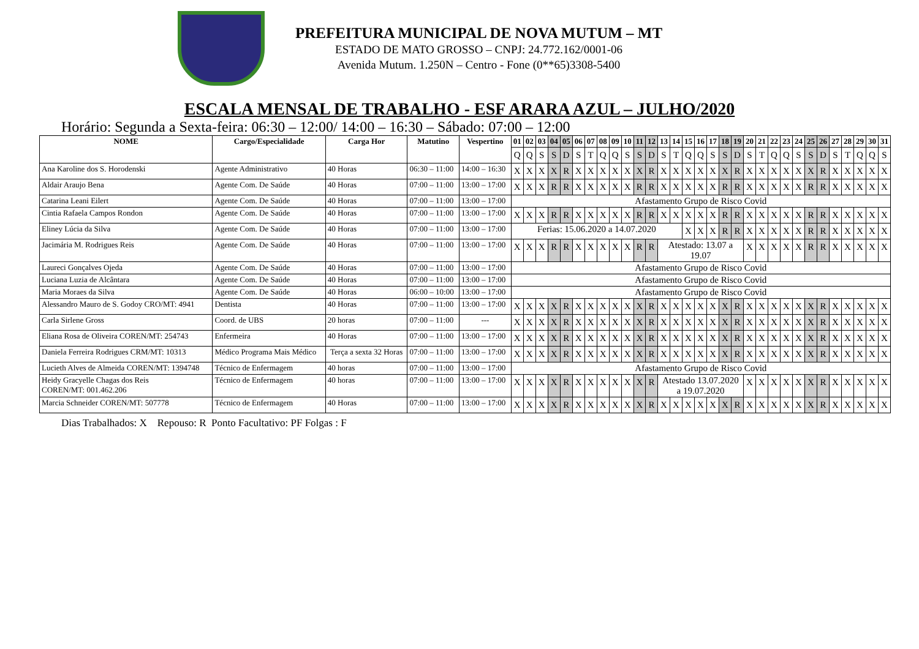PREFEITURA MUNICIPAL DE NOVA MUTUM – MT
ESTADO DE MATO GROSSO – CNPJ: 24.772.162/0001-06
Avenida Mutum. 1.250N – Centro - Fone (0**65)3308-5400
ESCALA MENSAL DE TRABALHO - ESF ARARA AZUL – JULHO/2020
Horário: Segunda a Sexta-feira: 06:30 – 12:00/ 14:00 – 16:30 – Sábado: 07:00 – 12:00
| NOME | Cargo/Especialidade | Carga Hor | Matutino | Vespertino | 01 | 02 | 03 | 04 | 05 | 06 | 07 | 08 | 09 | 10 | 11 | 12 | 13 | 14 | 15 | 16 | 17 | 18 | 19 | 20 | 21 | 22 | 23 | 24 | 25 | 26 | 27 | 28 | 29 | 30 | 31 |
| --- | --- | --- | --- | --- | --- | --- | --- | --- | --- | --- | --- | --- | --- | --- | --- | --- | --- | --- | --- | --- | --- | --- | --- | --- | --- | --- | --- | --- | --- | --- | --- | --- | --- | --- | --- |
| | | | | | Q | Q | S | S | D | S | T | Q | Q | S | S | D | S | T | Q | Q | S | S | D | S | T | Q | Q | S | S | D | S | T | Q | Q | S |
| Ana Karoline dos S. Horodenski | Agente Administrativo | 40 Horas | 06:30 – 11:00 | 14:00 – 16:30 | X | X | X | X | R | X | X | X | X | X | X | R | X | X | X | X | X | X | R | X | X | X | X | X | X | R | X | X | X | X | X |
| Aldair Araujo Bena | Agente Com. De Saúde | 40 Horas | 07:00 – 11:00 | 13:00 – 17:00 | X | X | X | R | R | X | X | X | X | X | R | R | X | X | X | X | X | R | R | X | X | X | X | X | R | R | X | X | X | X | X |
| Catarina Leani Eilert | Agente Com. De Saúde | 40 Horas | 07:00 – 11:00 | 13:00 – 17:00 | Afastamento Grupo de Risco Covid | | | | | | | | | | | | | | | | | | | | | | | | | | | | | | |
| Cintia Rafaela Campos Rondon | Agente Com. De Saúde | 40 Horas | 07:00 – 11:00 | 13:00 – 17:00 | X | X | X | R | R | X | X | X | X | X | R | R | X | X | X | X | X | R | R | X | X | X | X | X | R | R | X | X | X | X | X |
| Eliney Lúcia da Silva | Agente Com. De Saúde | 40 Horas | 07:00 – 11:00 | 13:00 – 17:00 | Ferias: 15.06.2020 a 14.07.2020 | | | | | | | | | | | | | | X | X | X | R | R | X | X | X | X | X | R | R | X | X | X | X | X |
| Jacimária M. Rodrigues Reis | Agente Com. De Saúde | 40 Horas | 07:00 – 11:00 | 13:00 – 17:00 | X | X | X | R | R | X | X | X | X | X | R | R | Atestado: 13.07 a 19.07 | | | | | | | X | X | X | X | X | R | R | X | X | X | X | X |
| Laureci Gonçalves Ojeda | Agente Com. De Saúde | 40 Horas | 07:00 – 11:00 | 13:00 – 17:00 | Afastamento Grupo de Risco Covid | | | | | | | | | | | | | | | | | | | | | | | | | | | | | | |
| Luciana Luzia de Alcântara | Agente Com. De Saúde | 40 Horas | 07:00 – 11:00 | 13:00 – 17:00 | Afastamento Grupo de Risco Covid | | | | | | | | | | | | | | | | | | | | | | | | | | | | | | |
| Maria Moraes da Silva | Agente Com. De Saúde | 40 Horas | 06:00 – 10:00 | 13:00 – 17:00 | Afastamento Grupo de Risco Covid | | | | | | | | | | | | | | | | | | | | | | | | | | | | | | |
| Alessandro Mauro de S. Godoy CRO/MT: 4941 | Dentista | 40 Horas | 07:00 – 11:00 | 13:00 – 17:00 | X | X | X | X | R | X | X | X | X | X | X | R | X | X | X | X | X | X | R | X | X | X | X | X | X | R | X | X | X | X | X |
| Carla Sirlene Gross | Coord. de UBS | 20 horas | 07:00 – 11:00 | --- | X | X | X | X | R | X | X | X | X | X | X | R | X | X | X | X | X | X | R | X | X | X | X | X | X | R | X | X | X | X | X |
| Eliana Rosa de Oliveira COREN/MT: 254743 | Enfermeira | 40 Horas | 07:00 – 11:00 | 13:00 – 17:00 | X | X | X | X | R | X | X | X | X | X | X | R | X | X | X | X | X | X | R | X | X | X | X | X | X | R | X | X | X | X | X |
| Daniela Ferreira Rodrigues CRM/MT: 10313 | Médico Programa Mais Médico | Terça a sexta 32 Horas | 07:00 – 11:00 | 13:00 – 17:00 | X | X | X | X | R | X | X | X | X | X | X | R | X | X | X | X | X | X | R | X | X | X | X | X | X | R | X | X | X | X | X |
| Lucieth Alves de Almeida COREN/MT: 1394748 | Técnico de Enfermagem | 40 horas | 07:00 – 11:00 | 13:00 – 17:00 | Afastamento Grupo de Risco Covid | | | | | | | | | | | | | | | | | | | | | | | | | | | | | | |
| Heidy Gracyelle Chagas dos Reis COREN/MT: 001.462.206 | Técnico de Enfermagem | 40 horas | 07:00 – 11:00 | 13:00 – 17:00 | X | X | X | X | R | X | X | X | X | X | X | R | Atestado 13.07.2020 a 19.07.2020 | | | | | | | X | X | X | X | X | X | R | X | X | X | X | X |
| Marcia Schneider COREN/MT: 507778 | Técnico de Enfermagem | 40 Horas | 07:00 – 11:00 | 13:00 – 17:00 | X | X | X | X | R | X | X | X | X | X | X | R | X | X | X | X | X | X | R | X | X | X | X | X | X | R | X | X | X | X | X |
Dias Trabalhados: X Repouso: R Ponto Facultativo: PF Folgas : F